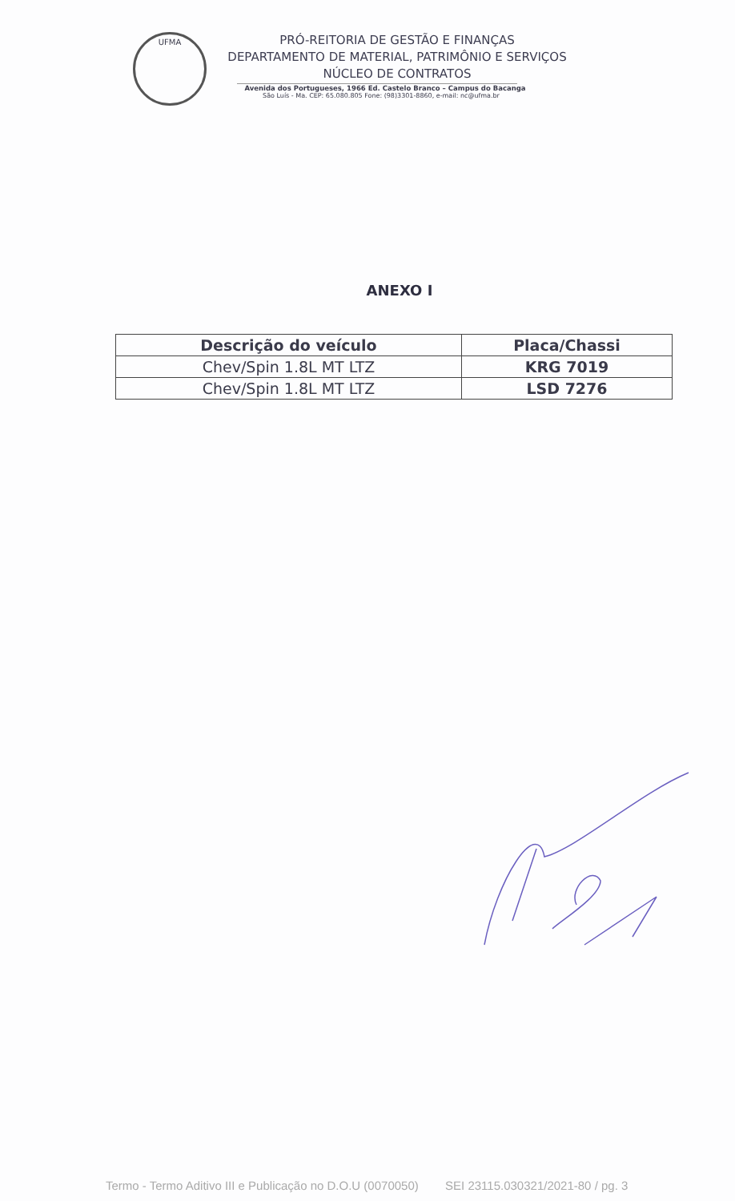UFMA
PRÓ-REITORIA DE GESTÃO E FINANÇAS
DEPARTAMENTO DE MATERIAL, PATRIMÔNIO E SERVIÇOS
NÚCLEO DE CONTRATOS
Avenida dos Portugueses, 1966 Ed. Castelo Branco – Campus do Bacanga
São Luís - Ma. CEP: 65.080.805 Fone: (98)3301-8860, e-mail: nc@ufma.br
ANEXO I
| Descrição do veículo | Placa/Chassi |
| --- | --- |
| Chev/Spin 1.8L MT LTZ | KRG 7019 |
| Chev/Spin 1.8L MT LTZ | LSD 7276 |
Termo - Termo Aditivo III e Publicação no D.O.U (0070050) SEI 23115.030321/2021-80 / pg. 3